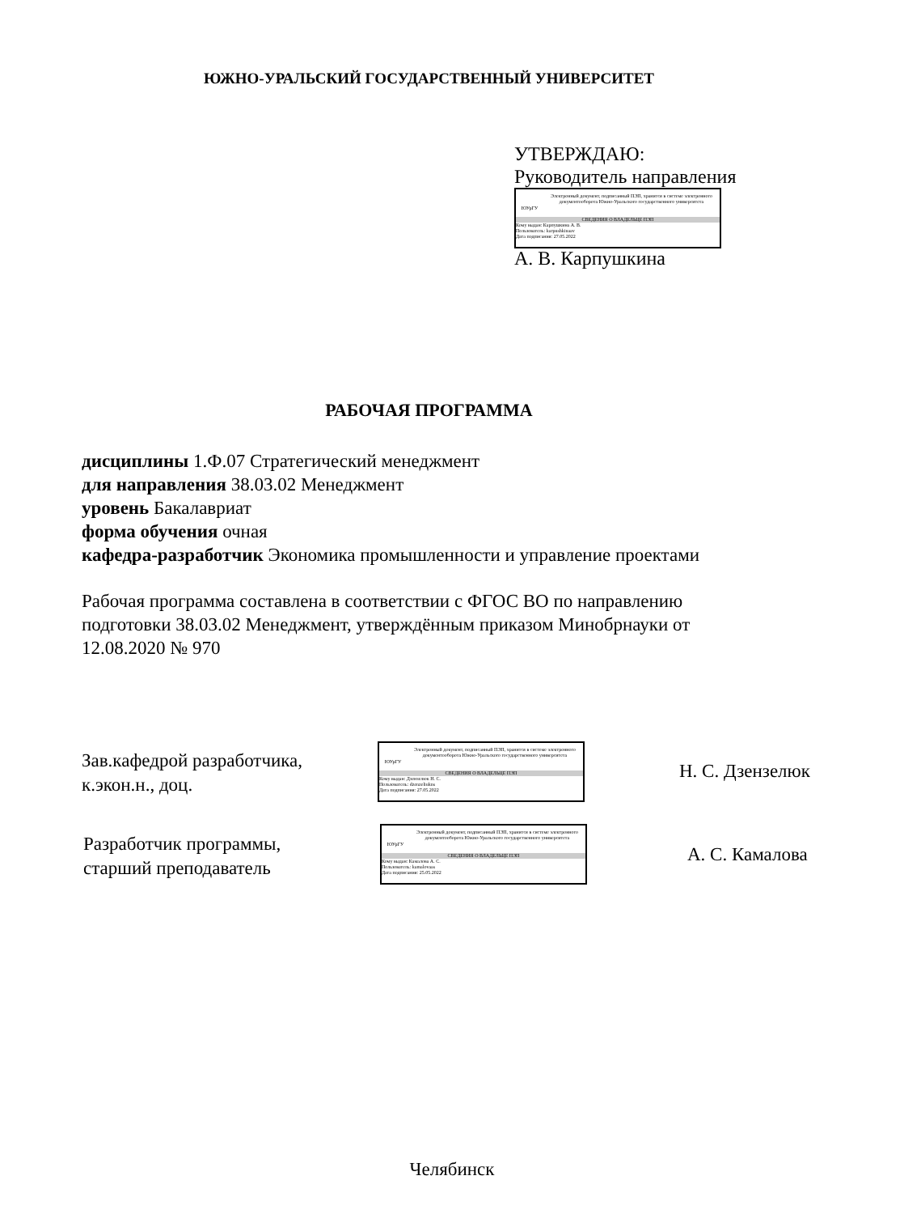ЮЖНО-УРАЛЬСКИЙ ГОСУДАРСТВЕННЫЙ УНИВЕРСИТЕТ
УТВЕРЖДАЮ:
Руководитель направления
ЮУрГУ
Электронный документ, подписанный ПЭП, хранится в системе электронного документооборота Южно-Уральского государственного университета
СВЕДЕНИЯ О ВЛАДЕЛЬЦЕ ПЭП
Кому выдан: Карпушкина А. В.
Пользователь: karpushkinaav
Дата подписания: 27.05.2022
А. В. Карпушкина
РАБОЧАЯ ПРОГРАММА
дисциплины 1.Ф.07 Стратегический менеджмент
для направления 38.03.02 Менеджмент
уровень Бакалавриат
форма обучения очная
кафедра-разработчик Экономика промышленности и управление проектами
Рабочая программа составлена в соответствии с ФГОС ВО по направлению подготовки 38.03.02 Менеджмент, утверждённым приказом Минобрнауки от 12.08.2020 № 970
Зав.кафедрой разработчика,
к.экон.н., доц.
ЮУрГУ
Электронный документ, подписанный ПЭП, хранится в системе электронного документооборота Южно-Уральского государственного университета
СВЕДЕНИЯ О ВЛАДЕЛЬЦЕ ПЭП
Кому выдан: Дзензелюк Н. С.
Пользователь: dzenzeliukns
Дата подписания: 27.05.2022
Н. С. Дзензелюк
Разработчик программы,
старший преподаватель
ЮУрГУ
Электронный документ, подписанный ПЭП, хранится в системе электронного документооборота Южно-Уральского государственного университета
СВЕДЕНИЯ О ВЛАДЕЛЬЦЕ ПЭП
Кому выдан: Камалова А. С.
Пользователь: kamalovaas
Дата подписания: 25.05.2022
А. С. Камалова
Челябинск